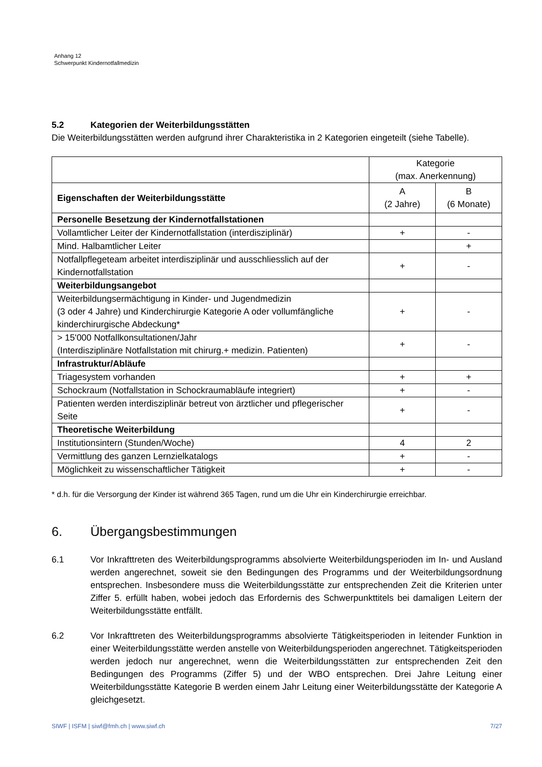Anhang 12
Schwerpunkt Kindernotfallmedizin
5.2 Kategorien der Weiterbildungsstätten
Die Weiterbildungsstätten werden aufgrund ihrer Charakteristika in 2 Kategorien eingeteilt (siehe Tabelle).
| | Kategorie (max. Anerkennung) | |
| Eigenschaften der Weiterbildungsstätte | A (2 Jahre) | B (6 Monate) |
| Personelle Besetzung der Kindernotfallstationen | | |
| Vollamtlicher Leiter der Kindernotfallstation (interdisziplinär) | + | - |
| Mind. Halbamtlicher Leiter | | + |
| Notfallpflegeteam arbeitet interdisziplinär und ausschliesslich auf der Kindernotfallstation | + | - |
| Weiterbildungsangebot | | |
| Weiterbildungsermächtigung in Kinder- und Jugendmedizin (3 oder 4 Jahre) und Kinderchirurgie Kategorie A oder vollumfängliche kinderchirurgische Abdeckung* | + | - |
| > 15'000 Notfallkonsultationen/Jahr (Interdisziplinäre Notfallstation mit chirurg.+ medizin. Patienten) | + | - |
| Infrastruktur/Abläufe | | |
| Triagesystem vorhanden | + | + |
| Schockraum (Notfallstation in Schockraumabläufe integriert) | + | - |
| Patienten werden interdisziplinär betreut von ärztlicher und pflegerischer Seite | + | - |
| Theoretische Weiterbildung | | |
| Institutionsintern (Stunden/Woche) | 4 | 2 |
| Vermittlung des ganzen Lernzielkatalogs | + | - |
| Möglichkeit zu wissenschaftlicher Tätigkeit | + | - |
* d.h. für die Versorgung der Kinder ist während 365 Tagen, rund um die Uhr ein Kinderchirurgie erreichbar.
6. Übergangsbestimmungen
6.1 Vor Inkrafttreten des Weiterbildungsprogramms absolvierte Weiterbildungsperioden im In- und Ausland werden angerechnet, soweit sie den Bedingungen des Programms und der Weiterbildungsordnung entsprechen. Insbesondere muss die Weiterbildungsstätte zur entsprechenden Zeit die Kriterien unter Ziffer 5. erfüllt haben, wobei jedoch das Erfordernis des Schwerpunkttitels bei damaligen Leitern der Weiterbildungsstätte entfällt.
6.2 Vor Inkrafttreten des Weiterbildungsprogramms absolvierte Tätigkeitsperioden in leitender Funktion in einer Weiterbildungsstätte werden anstelle von Weiterbildungsperioden angerechnet. Tätigkeitsperioden werden jedoch nur angerechnet, wenn die Weiterbildungsstätten zur entsprechenden Zeit den Bedingungen des Programms (Ziffer 5) und der WBO entsprechen. Drei Jahre Leitung einer Weiterbildungsstätte Kategorie B werden einem Jahr Leitung einer Weiterbildungsstätte der Kategorie A gleichgesetzt.
SIWF | ISFM | siwf@fmh.ch | www.siwf.ch 7/27